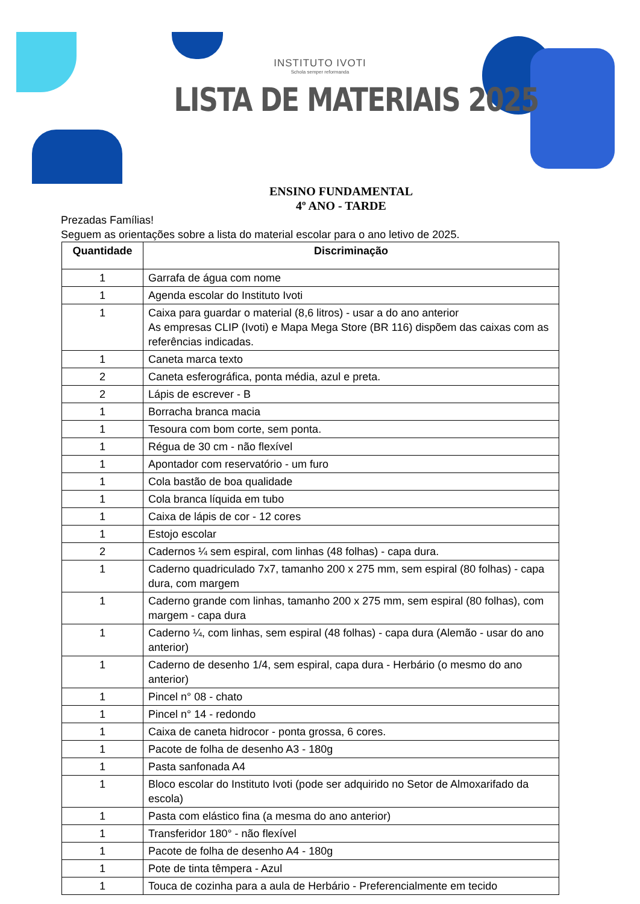INSTITUTO IVOTI
Schola semper reformanda
LISTA DE MATERIAIS 2025
ENSINO FUNDAMENTAL
4º ANO - TARDE
Prezadas Famílias!
Seguem as orientações sobre a lista do material escolar para o ano letivo de 2025.
| Quantidade | Discriminação |
| --- | --- |
| 1 | Garrafa de água com nome |
| 1 | Agenda escolar do Instituto Ivoti |
| 1 | Caixa para guardar o material (8,6 litros) - usar a do ano anterior As empresas CLIP (Ivoti) e Mapa Mega Store (BR 116) dispõem das caixas com as referências indicadas. |
| 1 | Caneta marca texto |
| 2 | Caneta esferográfica, ponta média, azul e preta. |
| 2 | Lápis de escrever - B |
| 1 | Borracha branca macia |
| 1 | Tesoura com bom corte, sem ponta. |
| 1 | Régua de 30 cm - não flexível |
| 1 | Apontador com reservatório - um furo |
| 1 | Cola bastão de boa qualidade |
| 1 | Cola branca líquida em tubo |
| 1 | Caixa de lápis de cor - 12 cores |
| 1 | Estojo escolar |
| 2 | Cadernos ¼ sem espiral, com linhas (48 folhas) - capa dura. |
| 1 | Caderno quadriculado 7x7, tamanho 200 x 275 mm, sem espiral (80 folhas) - capa dura, com margem |
| 1 | Caderno grande com linhas, tamanho 200 x 275 mm, sem espiral (80 folhas), com margem - capa dura |
| 1 | Caderno ¼, com linhas, sem espiral (48 folhas) - capa dura (Alemão - usar do ano anterior) |
| 1 | Caderno de desenho 1/4, sem espiral, capa dura - Herbário (o mesmo do ano anterior) |
| 1 | Pincel n° 08 - chato |
| 1 | Pincel n° 14 - redondo |
| 1 | Caixa de caneta hidrocor - ponta grossa, 6 cores. |
| 1 | Pacote de folha de desenho A3 - 180g |
| 1 | Pasta sanfonada A4 |
| 1 | Bloco escolar do Instituto Ivoti (pode ser adquirido no Setor de Almoxarifado da escola) |
| 1 | Pasta com elástico fina (a mesma do ano anterior) |
| 1 | Transferidor 180° - não flexível |
| 1 | Pacote de folha de desenho A4 - 180g |
| 1 | Pote de tinta têmpera - Azul |
| 1 | Touca de cozinha para a aula de Herbário - Preferencialmente em tecido |